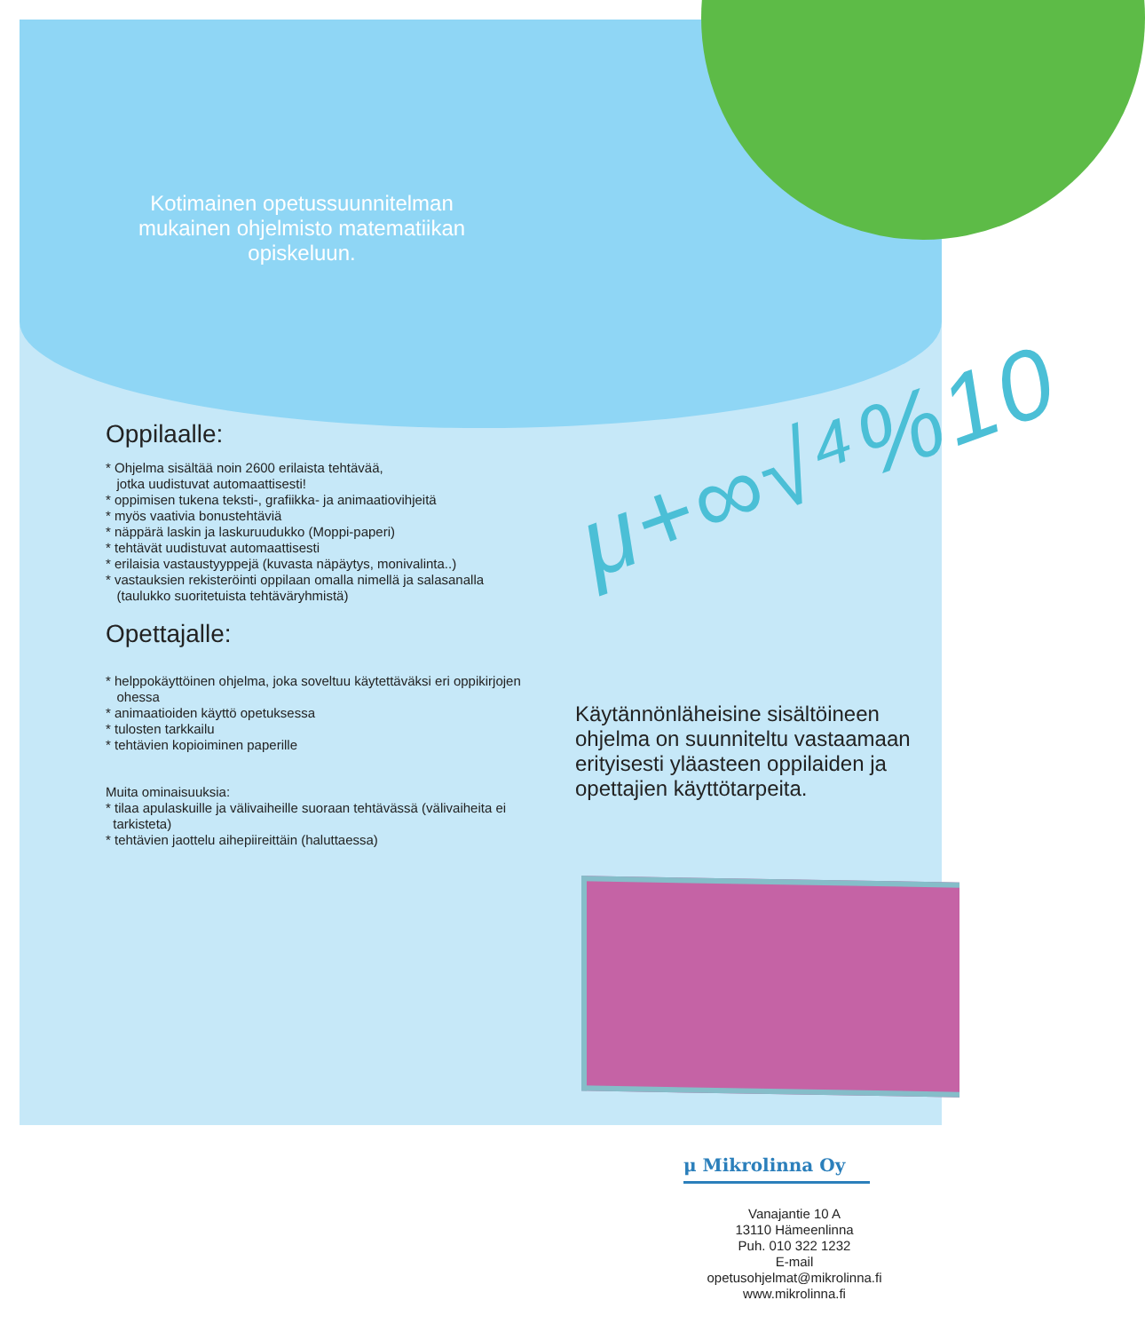Kotimainen opetussuunnitelman mukainen ohjelmisto matematiikan opiskeluun.
μ+∞√⁴%10
Oppilaalle:
* Ohjelma sisältää noin 2600 erilaista tehtävää,
jotka uudistuvat automaattisesti!
* oppimisen tukena teksti-, grafiikka- ja animaatiovihjeitä
* myös vaativia bonustehtäviä
* näppärä laskin ja laskuruudukko (Moppi-paperi)
* tehtävät uudistuvat automaattisesti
* erilaisia vastaustyyppejä (kuvasta näpäytys, monivalinta..)
* vastauksien rekisteröinti oppilaan omalla nimellä ja salasanalla
(taulukko suoritetuista tehtäväryhmistä)
Opettajalle:
* helppokäyttöinen ohjelma, joka soveltuu käytettäväksi eri oppikirjojen
ohessa
* animaatioiden käyttö opetuksessa
* tulosten tarkkailu
* tehtävien kopioiminen paperille
Muita ominaisuuksia:
* tilaa apulaskuille ja välivaiheille suoraan tehtävässä (välivaiheita ei
tarkisteta)
* tehtävien jaottelu aihepiireittäin (haluttaessa)
Käytännönläheisine sisältöineen ohjelma on suunniteltu vastaamaan erityisesti yläasteen oppilaiden ja opettajien käyttötarpeita.
μ Mikrolinna Oy
Vanajantie 10 A
13110 Hämeenlinna
Puh. 010 322 1232
E-mail
opetusohjelmat@mikrolinna.fi
www.mikrolinna.fi